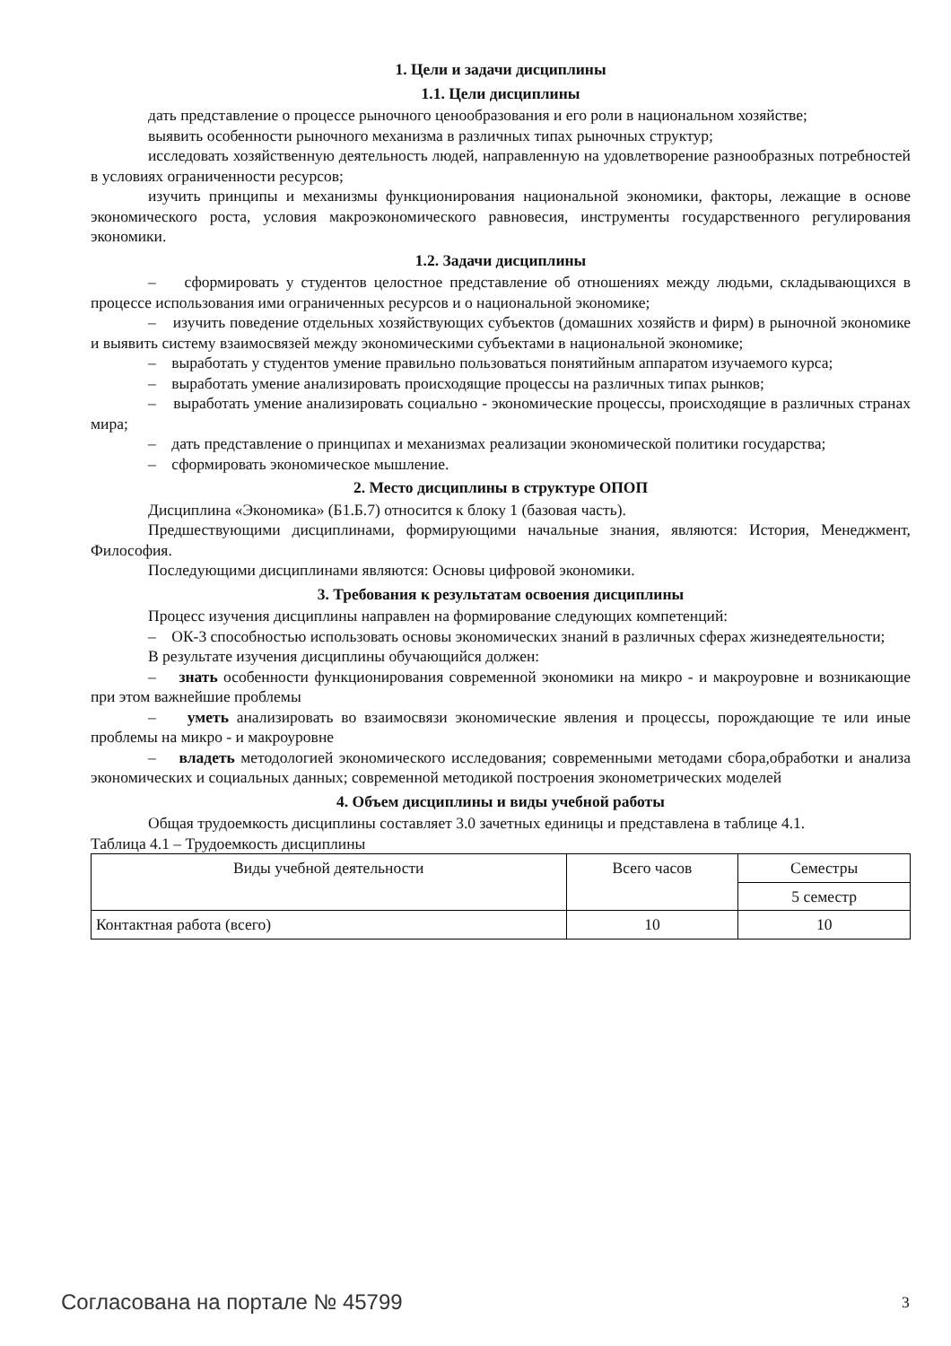1. Цели и задачи дисциплины
1.1. Цели дисциплины
дать представление о процессе рыночного ценообразования и его роли в национальном хозяйстве;
выявить особенности рыночного механизма в различных типах рыночных структур;
исследовать хозяйственную деятельность людей, направленную на удовлетворение разнообразных потребностей в условиях ограниченности ресурсов;
изучить принципы и механизмы функционирования национальной экономики, факторы, лежащие в основе экономического роста, условия макроэкономического равновесия, инструменты государственного регулирования экономики.
1.2. Задачи дисциплины
– сформировать у студентов целостное представление об отношениях между людьми, складывающихся в процессе использования ими ограниченных ресурсов и о национальной экономике;
– изучить поведение отдельных хозяйствующих субъектов (домашних хозяйств и фирм) в рыночной экономике и выявить систему взаимосвязей между экономическими субъектами в национальной экономике;
– выработать у студентов умение правильно пользоваться понятийным аппаратом изучаемого курса;
– выработать умение анализировать происходящие процессы на различных типах рынков;
– выработать умение анализировать социально - экономические процессы, происходящие в различных странах мира;
– дать представление о принципах и механизмах реализации экономической политики государства;
– сформировать экономическое мышление.
2. Место дисциплины в структуре ОПОП
Дисциплина «Экономика» (Б1.Б.7) относится к блоку 1 (базовая часть).
Предшествующими дисциплинами, формирующими начальные знания, являются: История, Менеджмент, Философия.
Последующими дисциплинами являются: Основы цифровой экономики.
3. Требования к результатам освоения дисциплины
Процесс изучения дисциплины направлен на формирование следующих компетенций:
– ОК-3 способностью использовать основы экономических знаний в различных сферах жизнедеятельности;
В результате изучения дисциплины обучающийся должен:
– знать особенности функционирования современной экономики на микро - и макроуровне и возникающие при этом важнейшие проблемы
– уметь анализировать во взаимосвязи экономические явления и процессы, порождающие те или иные проблемы на микро - и макроуровне
– владеть методологией экономического исследования; современными методами сбора,обработки и анализа экономических и социальных данных; современной методикой построения эконометрических моделей
4. Объем дисциплины и виды учебной работы
Общая трудоемкость дисциплины составляет 3.0 зачетных единицы и представлена в таблице 4.1.
Таблица 4.1 – Трудоемкость дисциплины
| Виды учебной деятельности | Всего часов | Семестры |
| --- | --- | --- |
| | | 5 семестр |
| Контактная работа (всего) | 10 | 10 |
Согласована на портале № 45799 3